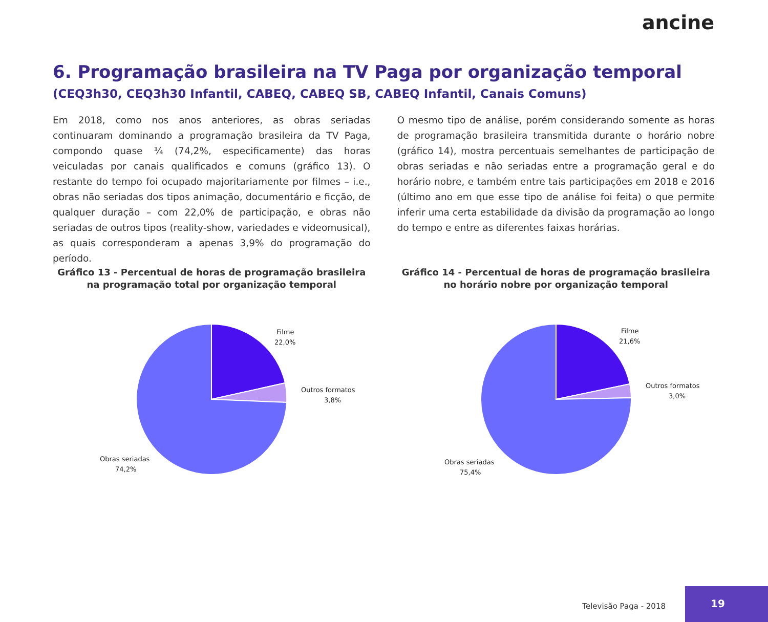ancine
6. Programação brasileira na TV Paga por organização temporal
(CEQ3h30, CEQ3h30 Infantil, CABEQ, CABEQ SB, CABEQ Infantil, Canais Comuns)
Em 2018, como nos anos anteriores, as obras seriadas continuaram dominando a programação brasileira da TV Paga, compondo quase ¾ (74,2%, especificamente) das horas veiculadas por canais qualificados e comuns (gráfico 13). O restante do tempo foi ocupado majoritariamente por filmes – i.e., obras não seriadas dos tipos animação, documentário e ficção, de qualquer duração – com 22,0% de participação, e obras não seriadas de outros tipos (reality-show, variedades e videomusical), as quais corresponderam a apenas 3,9% do programação do período.
O mesmo tipo de análise, porém considerando somente as horas de programação brasileira transmitida durante o horário nobre (gráfico 14), mostra percentuais semelhantes de participação de obras seriadas e não seriadas entre a programação geral e do horário nobre, e também entre tais participações em 2018 e 2016 (último ano em que esse tipo de análise foi feita) o que permite inferir uma certa estabilidade da divisão da programação ao longo do tempo e entre as diferentes faixas horárias.
Gráfico 13 - Percentual de horas de programação brasileira na programação total por organização temporal
Filme
22,0%
Outros formatos
3,8%
Obras seriadas
74,2%
Gráfico 14 - Percentual de horas de programação brasileira no horário nobre por organização temporal
Filme
21,6%
Outros formatos
3,0%
Obras seriadas
75,4%
Televisão Paga - 2018
19